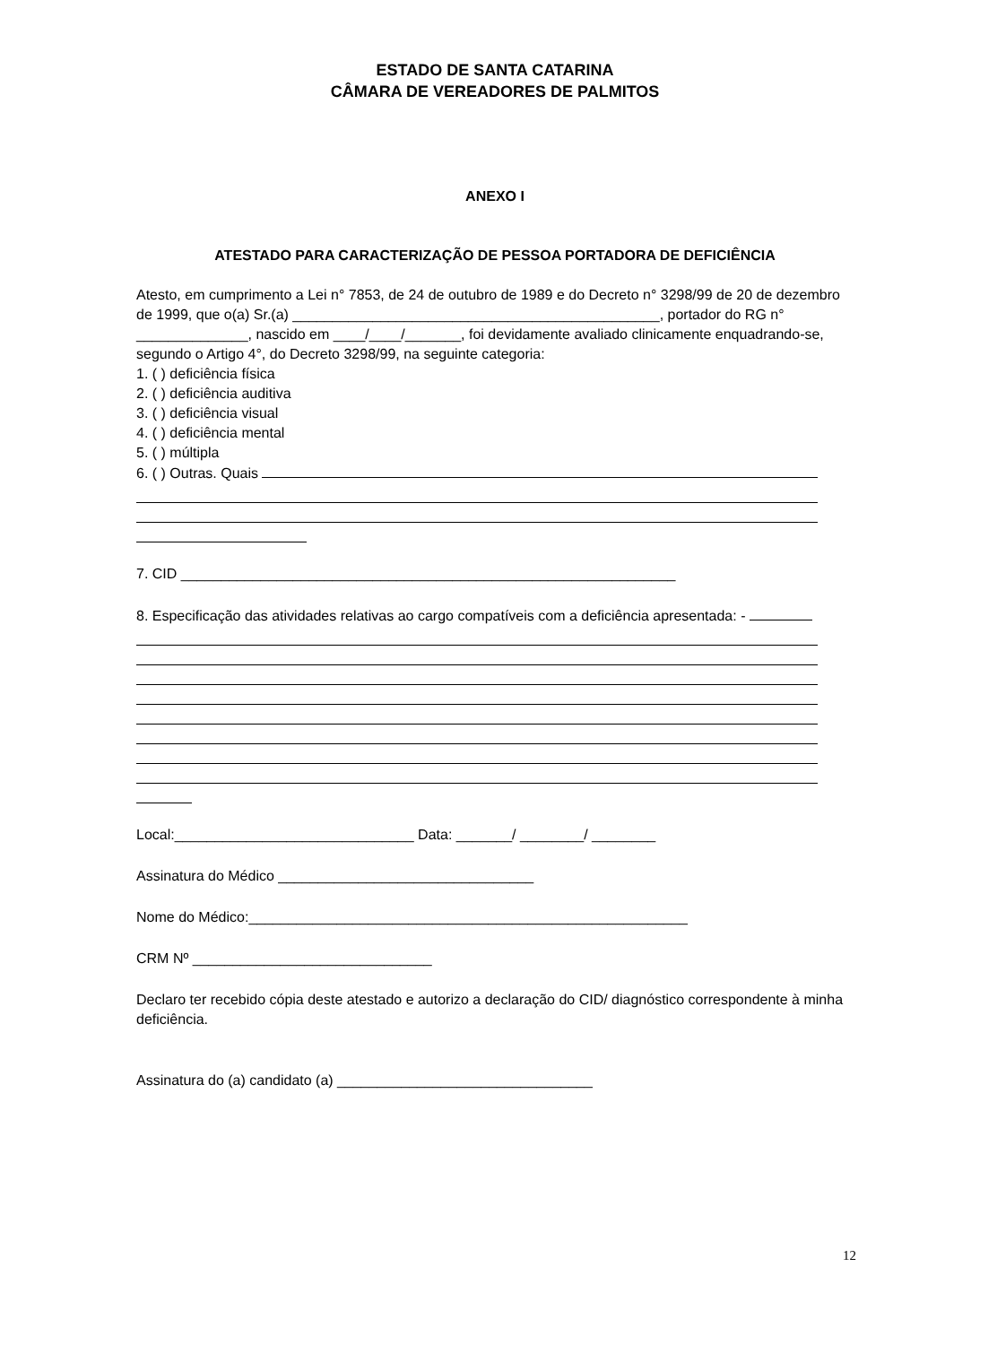ESTADO DE SANTA CATARINA
CÂMARA DE VEREADORES DE PALMITOS
ANEXO I
ATESTADO PARA CARACTERIZAÇÃO DE PESSOA PORTADORA DE DEFICIÊNCIA
Atesto, em cumprimento a Lei n° 7853, de 24 de outubro de 1989 e do Decreto n° 3298/99 de 20 de dezembro de 1999, que o(a) Sr.(a) ______________________________________________, portador do RG n° ______________, nascido em ____/____/_______, foi devidamente avaliado clinicamente enquadrando-se, segundo o Artigo 4°, do Decreto 3298/99, na seguinte categoria:
1. ( ) deficiência física
2. ( ) deficiência auditiva
3. ( ) deficiência visual
4. ( ) deficiência mental
5. ( ) múltipla
6. ( ) Outras. Quais
7. CID ______________________________________________________________
8. Especificação das atividades relativas ao cargo compatíveis com a deficiência apresentada: -
Local:______________________________ Data: _______/ ________/ ________
Assinatura do Médico ________________________________
Nome do Médico:_______________________________________________________
CRM Nº ______________________________
Declaro ter recebido cópia deste atestado e autorizo a declaração do CID/ diagnóstico correspondente à minha deficiência.
Assinatura do (a) candidato (a) ________________________________
12